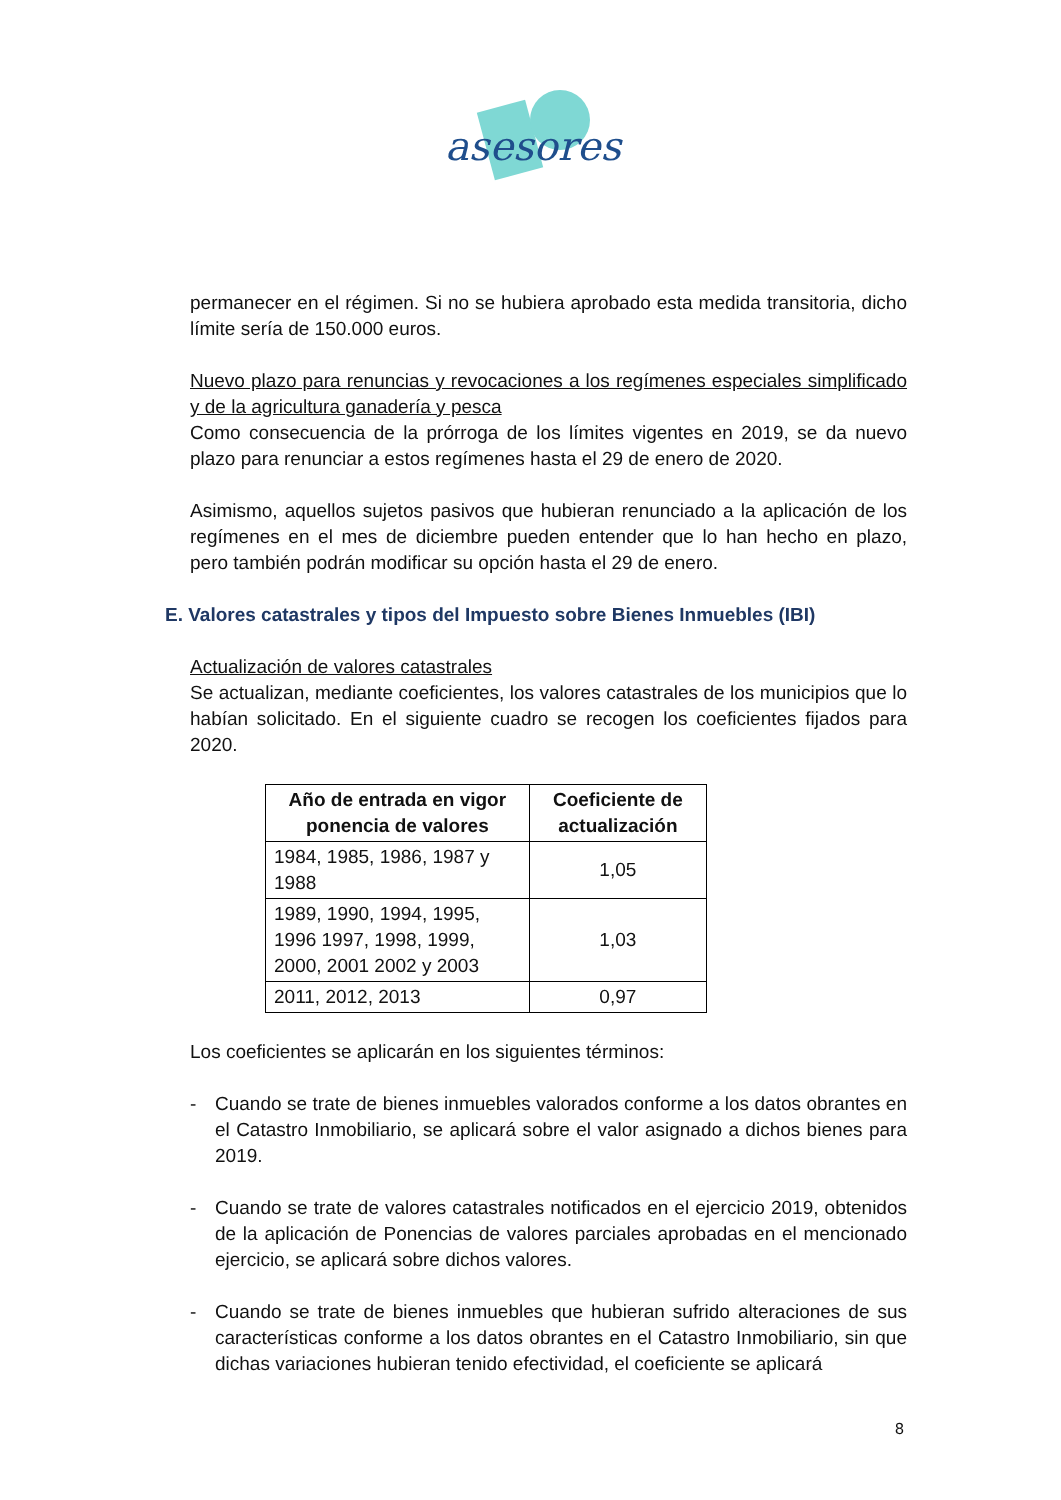asesores
permanecer en el régimen. Si no se hubiera aprobado esta medida transitoria, dicho límite sería de 150.000 euros.
Nuevo plazo para renuncias y revocaciones a los regímenes especiales simplificado y de la agricultura ganadería y pesca
Como consecuencia de la prórroga de los límites vigentes en 2019, se da nuevo plazo para renunciar a estos regímenes hasta el 29 de enero de 2020.
Asimismo, aquellos sujetos pasivos que hubieran renunciado a la aplicación de los regímenes en el mes de diciembre pueden entender que lo han hecho en plazo, pero también podrán modificar su opción hasta el 29 de enero.
E. Valores catastrales y tipos del Impuesto sobre Bienes Inmuebles (IBI)
Actualización de valores catastrales
Se actualizan, mediante coeficientes, los valores catastrales de los municipios que lo habían solicitado. En el siguiente cuadro se recogen los coeficientes fijados para 2020.
| Año de entrada en vigor ponencia de valores | Coeficiente de actualización |
| --- | --- |
| 1984, 1985, 1986, 1987 y 1988 | 1,05 |
| 1989, 1990, 1994, 1995, 1996 1997, 1998, 1999, 2000, 2001 2002 y 2003 | 1,03 |
| 2011, 2012, 2013 | 0,97 |
Los coeficientes se aplicarán en los siguientes términos:
- Cuando se trate de bienes inmuebles valorados conforme a los datos obrantes en el Catastro Inmobiliario, se aplicará sobre el valor asignado a dichos bienes para 2019.
- Cuando se trate de valores catastrales notificados en el ejercicio 2019, obtenidos de la aplicación de Ponencias de valores parciales aprobadas en el mencionado ejercicio, se aplicará sobre dichos valores.
- Cuando se trate de bienes inmuebles que hubieran sufrido alteraciones de sus características conforme a los datos obrantes en el Catastro Inmobiliario, sin que dichas variaciones hubieran tenido efectividad, el coeficiente se aplicará
8